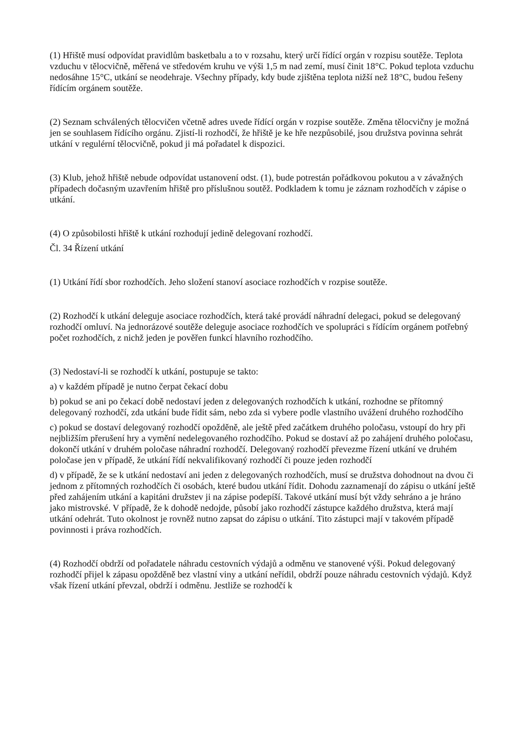(1) Hřiště musí odpovídat pravidlům basketbalu a to v rozsahu, který určí řídící orgán v rozpisu soutěže. Teplota vzduchu v tělocvičně, měřená ve středovém kruhu ve výši 1,5 m nad zemí, musí činit 18°C. Pokud teplota vzduchu nedosáhne 15°C, utkání se neodehraje. Všechny případy, kdy bude zjištěna teplota nižší než 18°C, budou řešeny řídícím orgánem soutěže.
(2) Seznam schválených tělocvičen včetně adres uvede řídící orgán v rozpise soutěže. Změna tělocvičny je možná jen se souhlasem řídícího orgánu. Zjistí-li rozhodčí, že hřiště je ke hře nezpůsobilé, jsou družstva povinna sehrát utkání v regulérní tělocvičně, pokud ji má pořadatel k dispozici.
(3) Klub, jehož hřiště nebude odpovídat ustanovení odst. (1), bude potrestán pořádkovou pokutou a v závažných případech dočasným uzavřením hřiště pro příslušnou soutěž. Podkladem k tomu je záznam rozhodčích v zápise o utkání.
(4) O způsobilosti hřiště k utkání rozhodují jedině delegovaní rozhodčí.
Čl. 34 Řízení utkání
(1) Utkání řídí sbor rozhodčích. Jeho složení stanoví asociace rozhodčích v rozpise soutěže.
(2) Rozhodčí k utkání deleguje asociace rozhodčích, která také provádí náhradní delegaci, pokud se delegovaný rozhodčí omluví. Na jednorázové soutěže deleguje asociace rozhodčích ve spolupráci s řídícím orgánem potřebný počet rozhodčích, z nichž jeden je pověřen funkcí hlavního rozhodčího.
(3) Nedostaví-li se rozhodčí k utkání, postupuje se takto:
a) v každém případě je nutno čerpat čekací dobu
b) pokud se ani po čekací době nedostaví jeden z delegovaných rozhodčích k utkání, rozhodne se přítomný delegovaný rozhodčí, zda utkání bude řídit sám, nebo zda si vybere podle vlastního uvážení druhého rozhodčího
c) pokud se dostaví delegovaný rozhodčí opožděně, ale ještě před začátkem druhého poločasu, vstoupí do hry při nejbližším přerušení hry a vymění nedelegovaného rozhodčího. Pokud se dostaví až po zahájení druhého poločasu, dokončí utkání v druhém poločase náhradní rozhodčí. Delegovaný rozhodčí převezme řízení utkání ve druhém poločase jen v případě, že utkání řídí nekvalifikovaný rozhodčí či pouze jeden rozhodčí
d) v případě, že se k utkání nedostaví ani jeden z delegovaných rozhodčích, musí se družstva dohodnout na dvou či jednom z přítomných rozhodčích či osobách, které budou utkání řídit. Dohodu zaznamenají do zápisu o utkání ještě před zahájením utkání a kapitáni družstev ji na zápise podepíší. Takové utkání musí být vždy sehráno a je hráno jako mistrovské. V případě, že k dohodě nedojde, působí jako rozhodčí zástupce každého družstva, která mají utkání odehrát. Tuto okolnost je rovněž nutno zapsat do zápisu o utkání. Tito zástupci mají v takovém případě povinnosti i práva rozhodčích.
(4) Rozhodčí obdrží od pořadatele náhradu cestovních výdajů a odměnu ve stanovené výši. Pokud delegovaný rozhodčí přijel k zápasu opožděně bez vlastní viny a utkání neřídil, obdrží pouze náhradu cestovních výdajů. Když však řízení utkání převzal, obdrží i odměnu. Jestliže se rozhodčí k